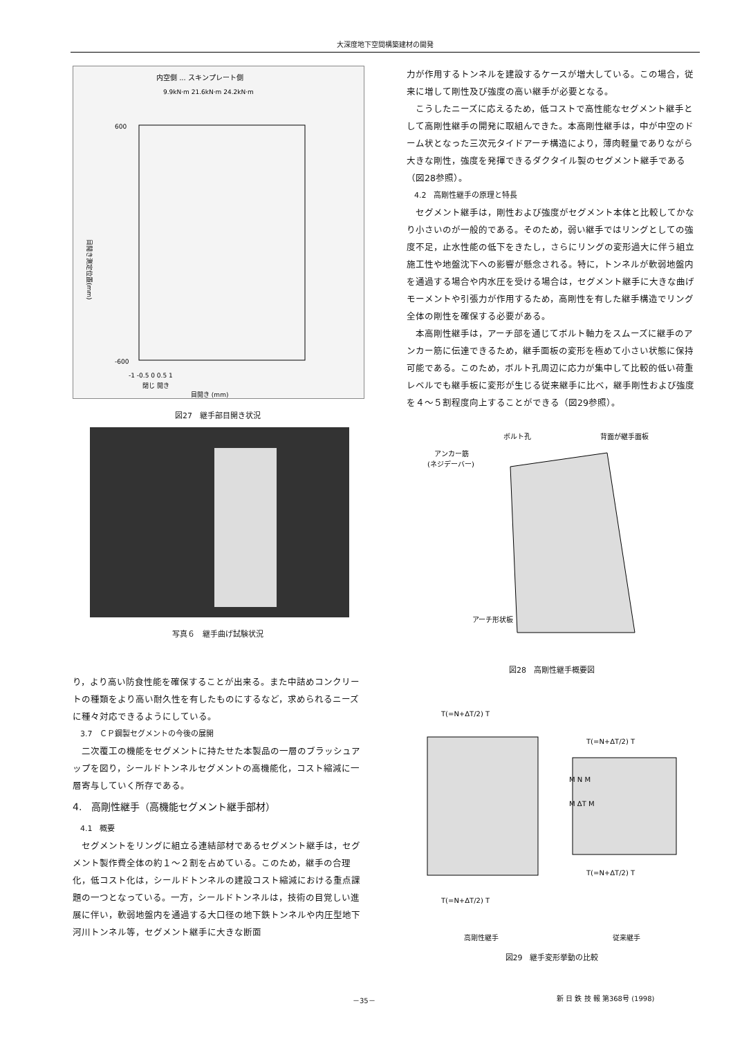大深度地下空間構築建材の開発
内空側 ... スキンプレート側
9.9kN·m 21.6kN·m 24.2kN·m
600
-600
-1 -0.5 0 0.5 1
閉じ 開き
目開き (mm)
目開き測定位置(mm)
図27　継手部目開き状況
写真６　継手曲げ試験状況
り，より高い防食性能を確保することが出来る。また中詰めコンクリートの種類をより高い耐久性を有したものにするなど，求められるニーズに種々対応できるようにしている。
3.7　ＣＰ鋼製セグメントの今後の展開
二次覆工の機能をセグメントに持たせた本製品の一層のブラッシュアップを図り，シールドトンネルセグメントの高機能化，コスト縮減に一層寄与していく所存である。
4.　高剛性継手（高機能セグメント継手部材）
4.1　概要
セグメントをリングに組立る連結部材であるセグメント継手は，セグメント製作費全体の約１～２割を占めている。このため，継手の合理化，低コスト化は，シールドトンネルの建設コスト縮減における重点課題の一つとなっている。一方，シールドトンネルは，技術の目覚しい進展に伴い，軟弱地盤内を通過する大口径の地下鉄トンネルや内圧型地下河川トンネル等，セグメント継手に大きな断面
力が作用するトンネルを建設するケースが増大している。この場合，従来に増して剛性及び強度の高い継手が必要となる。
こうしたニーズに応えるため，低コストで高性能なセグメント継手として高剛性継手の開発に取組んできた。本高剛性継手は，中が中空のドーム状となった三次元タイドアーチ構造により，薄肉軽量でありながら大きな剛性，強度を発揮できるダクタイル製のセグメント継手である（図28参照）。
4.2　高剛性継手の原理と特長
セグメント継手は，剛性および強度がセグメント本体と比較してかなり小さいのが一般的である。そのため，弱い継手ではリングとしての強度不足，止水性能の低下をきたし，さらにリングの変形過大に伴う組立施工性や地盤沈下への影響が懸念される。特に，トンネルが軟弱地盤内を通過する場合や内水圧を受ける場合は，セグメント継手に大きな曲げモーメントや引張力が作用するため，高剛性を有した継手構造でリング全体の剛性を確保する必要がある。
本高剛性継手は，アーチ部を通じてボルト軸力をスムーズに継手のアンカー筋に伝達できるため，継手面板の変形を極めて小さい状態に保持可能である。このため，ボルト孔周辺に応力が集中して比較的低い荷重レベルでも継手板に変形が生じる従来継手に比べ，継手剛性および強度を４～５割程度向上することができる（図29参照）。
ボルト孔
背面が継手面板
アンカー筋
(ネジデーバー)
アーチ形状板
図28　高剛性継手概要図
T(=N+ΔT/2) T
T(=N+ΔT/2) T
M N M
M ΔT M
T(=N+ΔT/2) T
T(=N+ΔT/2) T
高剛性継手 従来継手
図29　継手変形挙動の比較
－35－ 新 日 鉄 技 報 第368号 (1998)